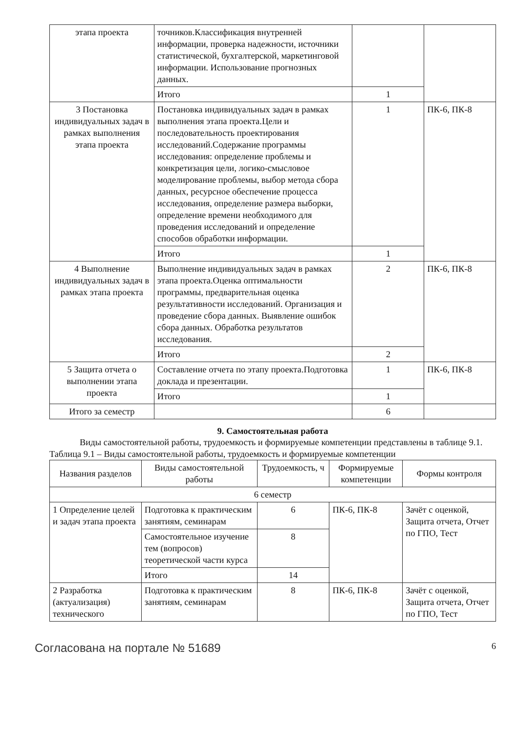| этапа проекта | точников.Классификация внутренней информации, проверка надежности, источники статистической, бухгалтерской, маркетинговой информации. Использование прогнозных данных. | | |
| | Итого | 1 | |
| 3 Постановка индивидуальных задач в рамках выполнения этапа проекта | Постановка индивидуальных задач в рамках выполнения этапа проекта.Цели и последовательность проектирования исследований.Содержание программы исследования: определение проблемы и конкретизация цели, логико-смысловое моделирование проблемы, выбор метода сбора данных, ресурсное обеспечение процесса исследования, определение размера выборки, определение времени необходимого для проведения исследований и определение способов обработки информации. | 1 | ПК-6, ПК-8 |
| | Итого | 1 | |
| 4 Выполнение индивидуальных задач в рамках этапа проекта | Выполнение индивидуальных задач в рамках этапа проекта.Оценка оптимальности программы, предварительная оценка результативности исследований. Организация и проведение сбора данных. Выявление ошибок сбора данных. Обработка результатов исследования. | 2 | ПК-6, ПК-8 |
| | Итого | 2 | |
| 5 Защита отчета о выполнении этапа проекта | Составление отчета по этапу проекта.Подготовка доклада и презентации. | 1 | ПК-6, ПК-8 |
| | Итого | 1 | |
| Итого за семестр | | 6 | |
9. Самостоятельная работа
Виды самостоятельной работы, трудоемкость и формируемые компетенции представлены в таблице 9.1.
Таблица 9.1 – Виды самостоятельной работы, трудоемкость и формируемые компетенции
| Названия разделов | Виды самостоятельной работы | Трудоемкость, ч | Формируемые компетенции | Формы контроля |
| --- | --- | --- | --- | --- |
| 6 семестр | | | | |
| 1 Определение целей и задач этапа проекта | Подготовка к практическим занятиям, семинарам | 6 | ПК-6, ПК-8 | Зачёт с оценкой, Защита отчета, Отчет по ГПО, Тест |
| | Самостоятельное изучение тем (вопросов) теоретической части курса | 8 | | |
| | Итого | 14 | | |
| 2 Разработка (актуализация) технического | Подготовка к практическим занятиям, семинарам | 8 | ПК-6, ПК-8 | Зачёт с оценкой, Защита отчета, Отчет по ГПО, Тест |
Согласована на портале № 51689 6